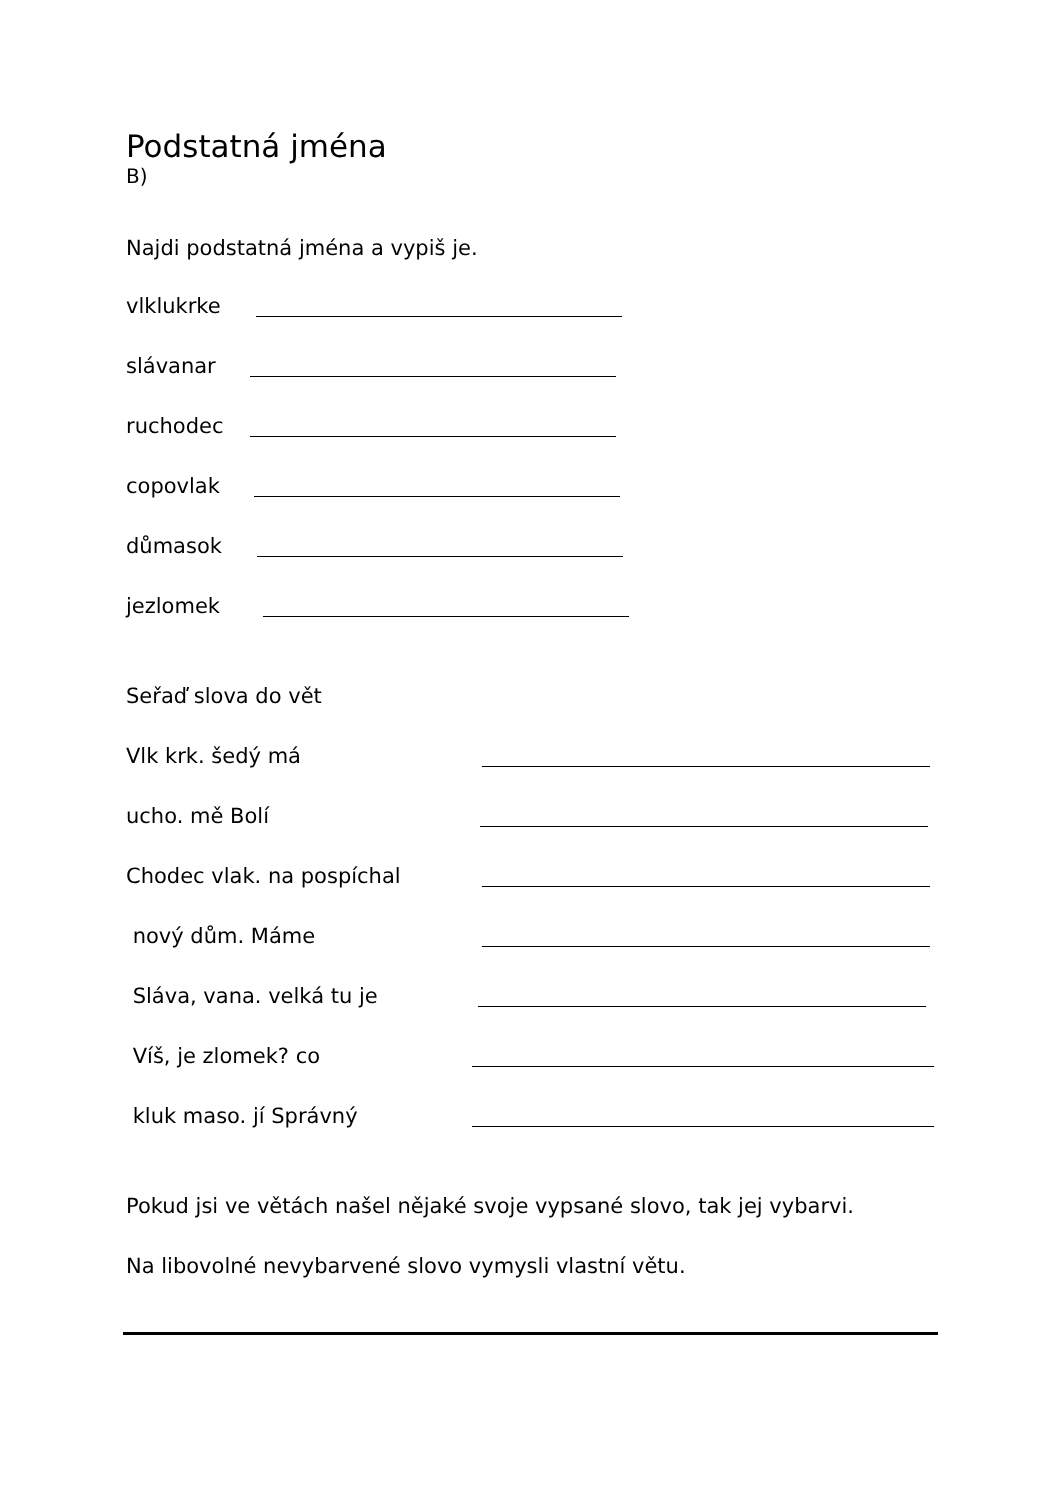Podstatná jména
B)
Najdi podstatná jména a vypiš je.
vlklukrke
slávanar
ruchodec
copovlak
důmasok
jezlomek
Seřaď slova do vět
Vlk krk. šedý má
ucho. mě Bolí
Chodec vlak. na pospíchal
nový dům. Máme
Sláva, vana. velká tu je
Víš, je zlomek? co
kluk maso. jí Správný
Pokud jsi ve větách našel nějaké svoje vypsané slovo, tak jej vybarvi.
Na libovolné nevybarvené slovo vymysli vlastní větu.